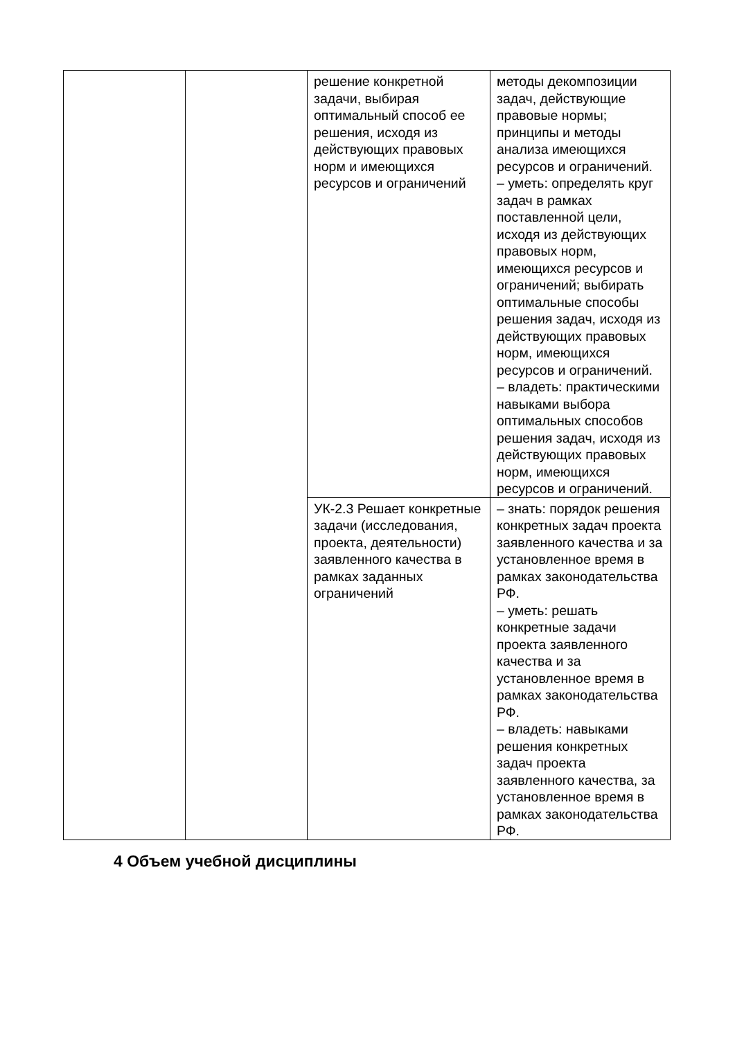| | | решение конкретной задачи, выбирая оптимальный способ ее решения, исходя из действующих правовых норм и имеющихся ресурсов и ограничений | методы декомпозиции задач, действующие правовые нормы; принципы и методы анализа имеющихся ресурсов и ограничений. – уметь: определять круг задач в рамках поставленной цели, исходя из действующих правовых норм, имеющихся ресурсов и ограничений; выбирать оптимальные способы решения задач, исходя из действующих правовых норм, имеющихся ресурсов и ограничений. – владеть: практическими навыками выбора оптимальных способов решения задач, исходя из действующих правовых норм, имеющихся ресурсов и ограничений. |
| | | УК-2.3 Решает конкретные задачи (исследования, проекта, деятельности) заявленного качества в рамках заданных ограничений | – знать: порядок решения конкретных задач проекта заявленного качества и за установленное время в рамках законодательства РФ. – уметь: решать конкретные задачи проекта заявленного качества и за установленное время в рамках законодательства РФ. – владеть: навыками решения конкретных задач проекта заявленного качества, за установленное время в рамках законодательства РФ. |
4 Объем учебной дисциплины